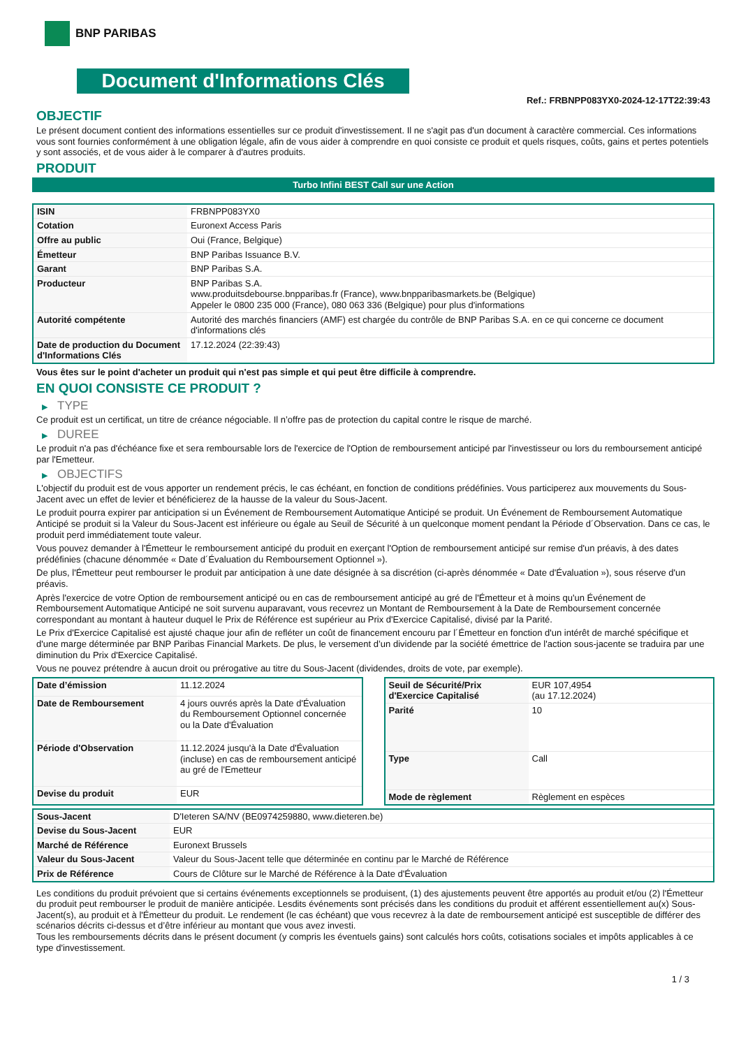BNP PARIBAS
Document d'Informations Clés
Ref.: FRBNPP083YX0-2024-12-17T22:39:43
OBJECTIF
Le présent document contient des informations essentielles sur ce produit d'investissement. Il ne s'agit pas d'un document à caractère commercial. Ces informations vous sont fournies conformément à une obligation légale, afin de vous aider à comprendre en quoi consiste ce produit et quels risques, coûts, gains et pertes potentiels y sont associés, et de vous aider à le comparer à d'autres produits.
PRODUIT
Turbo Infini BEST Call sur une Action
| ISIN | FRBNPP083YX0 |
| Cotation | Euronext Access Paris |
| Offre au public | Oui (France, Belgique) |
| Émetteur | BNP Paribas Issuance B.V. |
| Garant | BNP Paribas S.A. |
| Producteur | BNP Paribas S.A. www.produitsdebourse.bnpparibas.fr (France), www.bnpparibasmarkets.be (Belgique) Appeler le 0800 235 000 (France), 080 063 336 (Belgique) pour plus d'informations |
| Autorité compétente | Autorité des marchés financiers (AMF) est chargée du contrôle de BNP Paribas S.A. en ce qui concerne ce document d'informations clés |
| Date de production du Document d'Informations Clés | 17.12.2024 (22:39:43) |
Vous êtes sur le point d'acheter un produit qui n'est pas simple et qui peut être difficile à comprendre.
EN QUOI CONSISTE CE PRODUIT ?
▶ TYPE
Ce produit est un certificat, un titre de créance négociable. Il n’offre pas de protection du capital contre le risque de marché.
▶ DUREE
Le produit n'a pas d'échéance fixe et sera remboursable lors de l'exercice de l'Option de remboursement anticipé par l'investisseur ou lors du remboursement anticipé par l'Emetteur.
▶ OBJECTIFS
L'objectif du produit est de vous apporter un rendement précis, le cas échéant, en fonction de conditions prédéfinies. Vous participerez aux mouvements du Sous-Jacent avec un effet de levier et bénéficierez de la hausse de la valeur du Sous-Jacent.
Le produit pourra expirer par anticipation si un Événement de Remboursement Automatique Anticipé se produit. Un Événement de Remboursement Automatique Anticipé se produit si la Valeur du Sous-Jacent est inférieure ou égale au Seuil de Sécurité à un quelconque moment pendant la Période d´Observation. Dans ce cas, le produit perd immédiatement toute valeur.
Vous pouvez demander à l'Émetteur le remboursement anticipé du produit en exerçant l'Option de remboursement anticipé sur remise d'un préavis, à des dates prédéfinies (chacune dénommée « Date d´Évaluation du Remboursement Optionnel »).
De plus, l'Émetteur peut rembourser le produit par anticipation à une date désignée à sa discrétion (ci-après dénommée « Date d'Évaluation »), sous réserve d'un préavis.
Après l'exercice de votre Option de remboursement anticipé ou en cas de remboursement anticipé au gré de l'Émetteur et à moins qu'un Événement de Remboursement Automatique Anticipé ne soit survenu auparavant, vous recevrez un Montant de Remboursement à la Date de Remboursement concernée correspondant au montant à hauteur duquel le Prix de Référence est supérieur au Prix d'Exercice Capitalisé, divisé par la Parité.
Le Prix d'Exercice Capitalisé est ajusté chaque jour afin de refléter un coût de financement encouru par l´Émetteur en fonction d'un intérêt de marché spécifique et d'une marge déterminée par BNP Paribas Financial Markets. De plus, le versement d’un dividende par la société émettrice de l'action sous-jacente se traduira par une diminution du Prix d'Exercice Capitalisé.
Vous ne pouvez prétendre à aucun droit ou prérogative au titre du Sous-Jacent (dividendes, droits de vote, par exemple).
| Date d’émission | 11.12.2024 |
| Date de Remboursement | 4 jours ouvrés après la Date d'Évaluation du Remboursement Optionnel concernée ou la Date d'Évaluation |
| Période d'Observation | 11.12.2024 jusqu'à la Date d'Évaluation (incluse) en cas de remboursement anticipé au gré de l'Emetteur |
| Devise du produit | EUR |
| Seuil de Sécurité/Prix d'Exercice Capitalisé | EUR 107,4954 (au 17.12.2024) |
| Parité | 10 |
| Type | Call |
| Mode de règlement | Règlement en espèces |
| Sous-Jacent | D'Ieteren SA/NV (BE0974259880, www.dieteren.be) |
| Devise du Sous-Jacent | EUR |
| Marché de Référence | Euronext Brussels |
| Valeur du Sous-Jacent | Valeur du Sous-Jacent telle que déterminée en continu par le Marché de Référence |
| Prix de Référence | Cours de Clôture sur le Marché de Référence à la Date d'Évaluation |
Les conditions du produit prévoient que si certains événements exceptionnels se produisent, (1) des ajustements peuvent être apportés au produit et/ou (2) l'Émetteur du produit peut rembourser le produit de manière anticipée. Lesdits événements sont précisés dans les conditions du produit et afférent essentiellement au(x) Sous-Jacent(s), au produit et à l'Émetteur du produit. Le rendement (le cas échéant) que vous recevrez à la date de remboursement anticipé est susceptible de différer des scénarios décrits ci-dessus et d’être inférieur au montant que vous avez investi.
Tous les remboursements décrits dans le présent document (y compris les éventuels gains) sont calculés hors coûts, cotisations sociales et impôts applicables à ce type d'investissement.
1 / 3